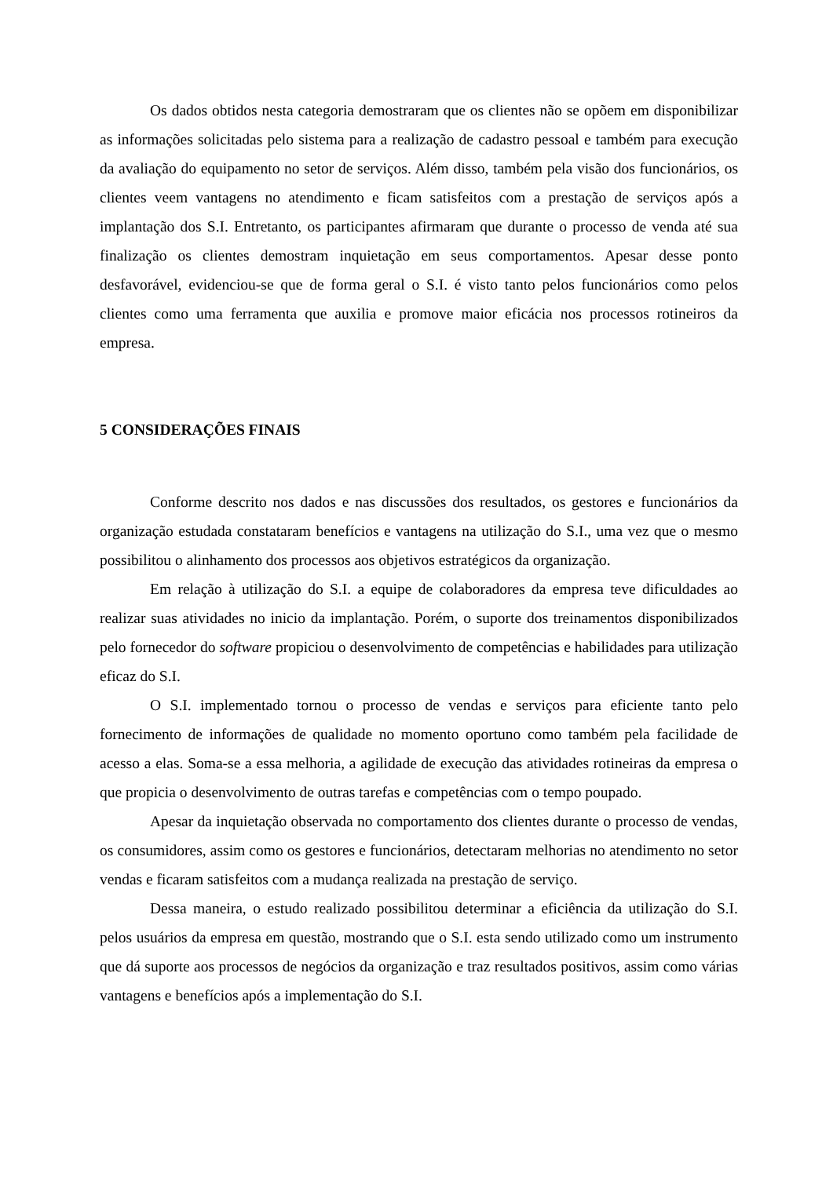Os dados obtidos nesta categoria demostraram que os clientes não se opõem em disponibilizar as informações solicitadas pelo sistema para a realização de cadastro pessoal e também para execução da avaliação do equipamento no setor de serviços. Além disso, também pela visão dos funcionários, os clientes veem vantagens no atendimento e ficam satisfeitos com a prestação de serviços após a implantação dos S.I. Entretanto, os participantes afirmaram que durante o processo de venda até sua finalização os clientes demostram inquietação em seus comportamentos. Apesar desse ponto desfavorável, evidenciou-se que de forma geral o S.I. é visto tanto pelos funcionários como pelos clientes como uma ferramenta que auxilia e promove maior eficácia nos processos rotineiros da empresa.
5 CONSIDERAÇÕES FINAIS
Conforme descrito nos dados e nas discussões dos resultados, os gestores e funcionários da organização estudada constataram benefícios e vantagens na utilização do S.I., uma vez que o mesmo possibilitou o alinhamento dos processos aos objetivos estratégicos da organização.
Em relação à utilização do S.I. a equipe de colaboradores da empresa teve dificuldades ao realizar suas atividades no inicio da implantação. Porém, o suporte dos treinamentos disponibilizados pelo fornecedor do software propiciou o desenvolvimento de competências e habilidades para utilização eficaz do S.I.
O S.I. implementado tornou o processo de vendas e serviços para eficiente tanto pelo fornecimento de informações de qualidade no momento oportuno como também pela facilidade de acesso a elas. Soma-se a essa melhoria, a agilidade de execução das atividades rotineiras da empresa o que propicia o desenvolvimento de outras tarefas e competências com o tempo poupado.
Apesar da inquietação observada no comportamento dos clientes durante o processo de vendas, os consumidores, assim como os gestores e funcionários, detectaram melhorias no atendimento no setor vendas e ficaram satisfeitos com a mudança realizada na prestação de serviço.
Dessa maneira, o estudo realizado possibilitou determinar a eficiência da utilização do S.I. pelos usuários da empresa em questão, mostrando que o S.I. esta sendo utilizado como um instrumento que dá suporte aos processos de negócios da organização e traz resultados positivos, assim como várias vantagens e benefícios após a implementação do S.I.